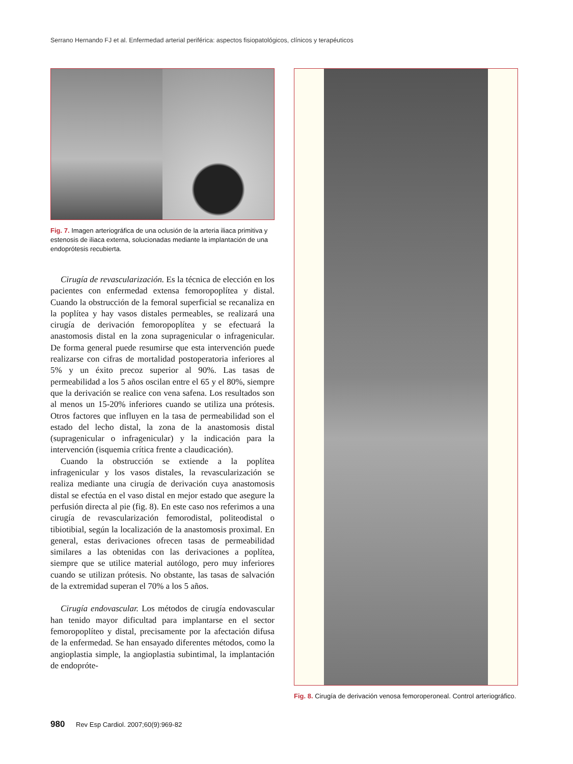Serrano Hernando FJ et al. Enfermedad arterial periférica: aspectos fisiopatológicos, clínicos y terapéuticos
Fig. 7. Imagen arteriográfica de una oclusión de la arteria iliaca primitiva y estenosis de iliaca externa, solucionadas mediante la implantación de una endoprótesis recubierta.
Cirugía de revascularización. Es la técnica de elección en los pacientes con enfermedad extensa femoropoplítea y distal. Cuando la obstrucción de la femoral superficial se recanaliza en la poplítea y hay vasos distales permeables, se realizará una cirugía de derivación femoropoplítea y se efectuará la anastomosis distal en la zona supragenicular o infragenicular. De forma general puede resumirse que esta intervención puede realizarse con cifras de mortalidad postoperatoria inferiores al 5% y un éxito precoz superior al 90%. Las tasas de permeabilidad a los 5 años oscilan entre el 65 y el 80%, siempre que la derivación se realice con vena safena. Los resultados son al menos un 15-20% inferiores cuando se utiliza una prótesis. Otros factores que influyen en la tasa de permeabilidad son el estado del lecho distal, la zona de la anastomosis distal (supragenicular o infragenicular) y la indicación para la intervención (isquemia crítica frente a claudicación).
Cuando la obstrucción se extiende a la poplítea infragenicular y los vasos distales, la revascularización se realiza mediante una cirugía de derivación cuya anastomosis distal se efectúa en el vaso distal en mejor estado que asegure la perfusión directa al pie (fig. 8). En este caso nos referimos a una cirugía de revascularización femorodistal, politeodistal o tibiotibial, según la localización de la anastomosis proximal. En general, estas derivaciones ofrecen tasas de permeabilidad similares a las obtenidas con las derivaciones a poplítea, siempre que se utilice material autólogo, pero muy inferiores cuando se utilizan prótesis. No obstante, las tasas de salvación de la extremidad superan el 70% a los 5 años.
Cirugía endovascular. Los métodos de cirugía endovascular han tenido mayor dificultad para implantarse en el sector femoropoplíteo y distal, precisamente por la afectación difusa de la enfermedad. Se han ensayado diferentes métodos, como la angioplastia simple, la angioplastia subintimal, la implantación de endopróte-
Fig. 8. Cirugía de derivación venosa femoroperoneal. Control arteriográfico.
980 Rev Esp Cardiol. 2007;60(9):969-82